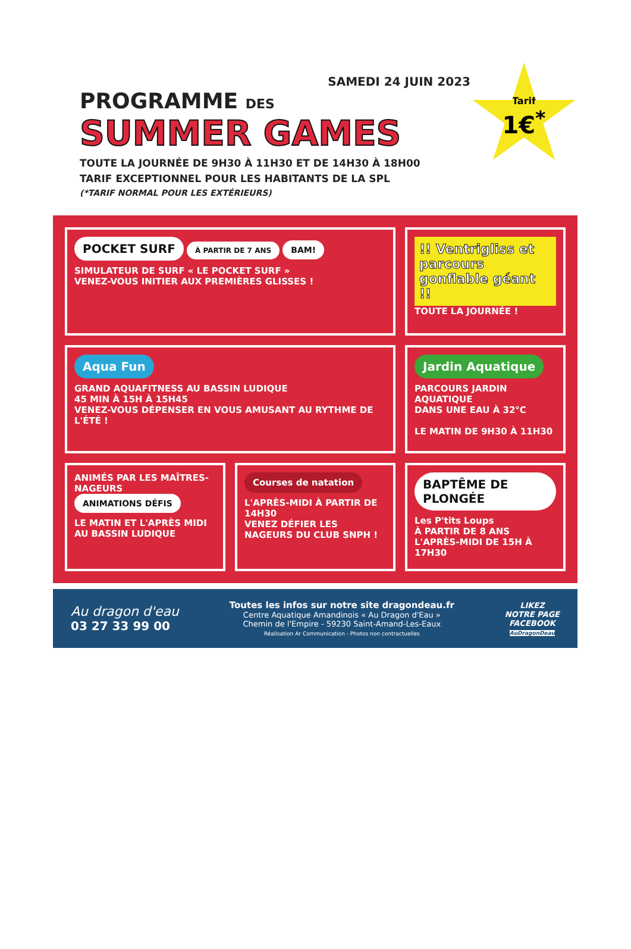Tarif
1€<sup>*</sup>
SAMEDI 24 JUIN 2023
PROGRAMME DES
SUMMER GAMES
TOUTE LA JOURNÉE DE 9H30 À 11H30 ET DE 14H30 À 18H00
TARIF EXCEPTIONNEL POUR LES HABITANTS DE LA SPL
(*TARIF NORMAL POUR LES EXTÉRIEURS)
POCKET SURF À PARTIR DE 7 ANS BAM!
SIMULATEUR DE SURF « LE POCKET SURF »
VENEZ-VOUS INITIER AUX PREMIÈRES GLISSES !
!! Ventrigliss et parcours gonflable géant !!
TOUTE LA JOURNÉE !
Aqua Fun
GRAND AQUAFITNESS AU BASSIN LUDIQUE
45 MIN À 15H À 15H45
VENEZ-VOUS DÉPENSER EN VOUS AMUSANT AU RYTHME DE L'ÉTÉ !
Jardin Aquatique
PARCOURS JARDIN AQUATIQUE
DANS UNE EAU À 32°C
LE MATIN DE 9H30 À 11H30
ANIMÉS PAR LES MAÎTRES-NAGEURS
ANIMATIONS DÉFIS
LE MATIN ET L'APRÈS MIDI AU BASSIN LUDIQUE
Courses de natation
L'APRÈS-MIDI À PARTIR DE 14H30
VENEZ DÉFIER LES NAGEURS DU CLUB SNPH !
BAPTÊME DE PLONGÉE
Les P'tits Loups
À PARTIR DE 8 ANS
L'APRÈS-MIDI DE 15H À 17H30
Au dragon d'eau
03 27 33 99 00
Toutes les infos sur notre site dragondeau.fr
Centre Aquatique Amandinois « Au Dragon d'Eau »
Chemin de l'Empire - 59230 Saint-Amand-Les-Eaux
Réalisation Ar Communication - Photos non contractuelles
LIKEZ
NOTRE PAGE
FACEBOOK
AuDragonDeau